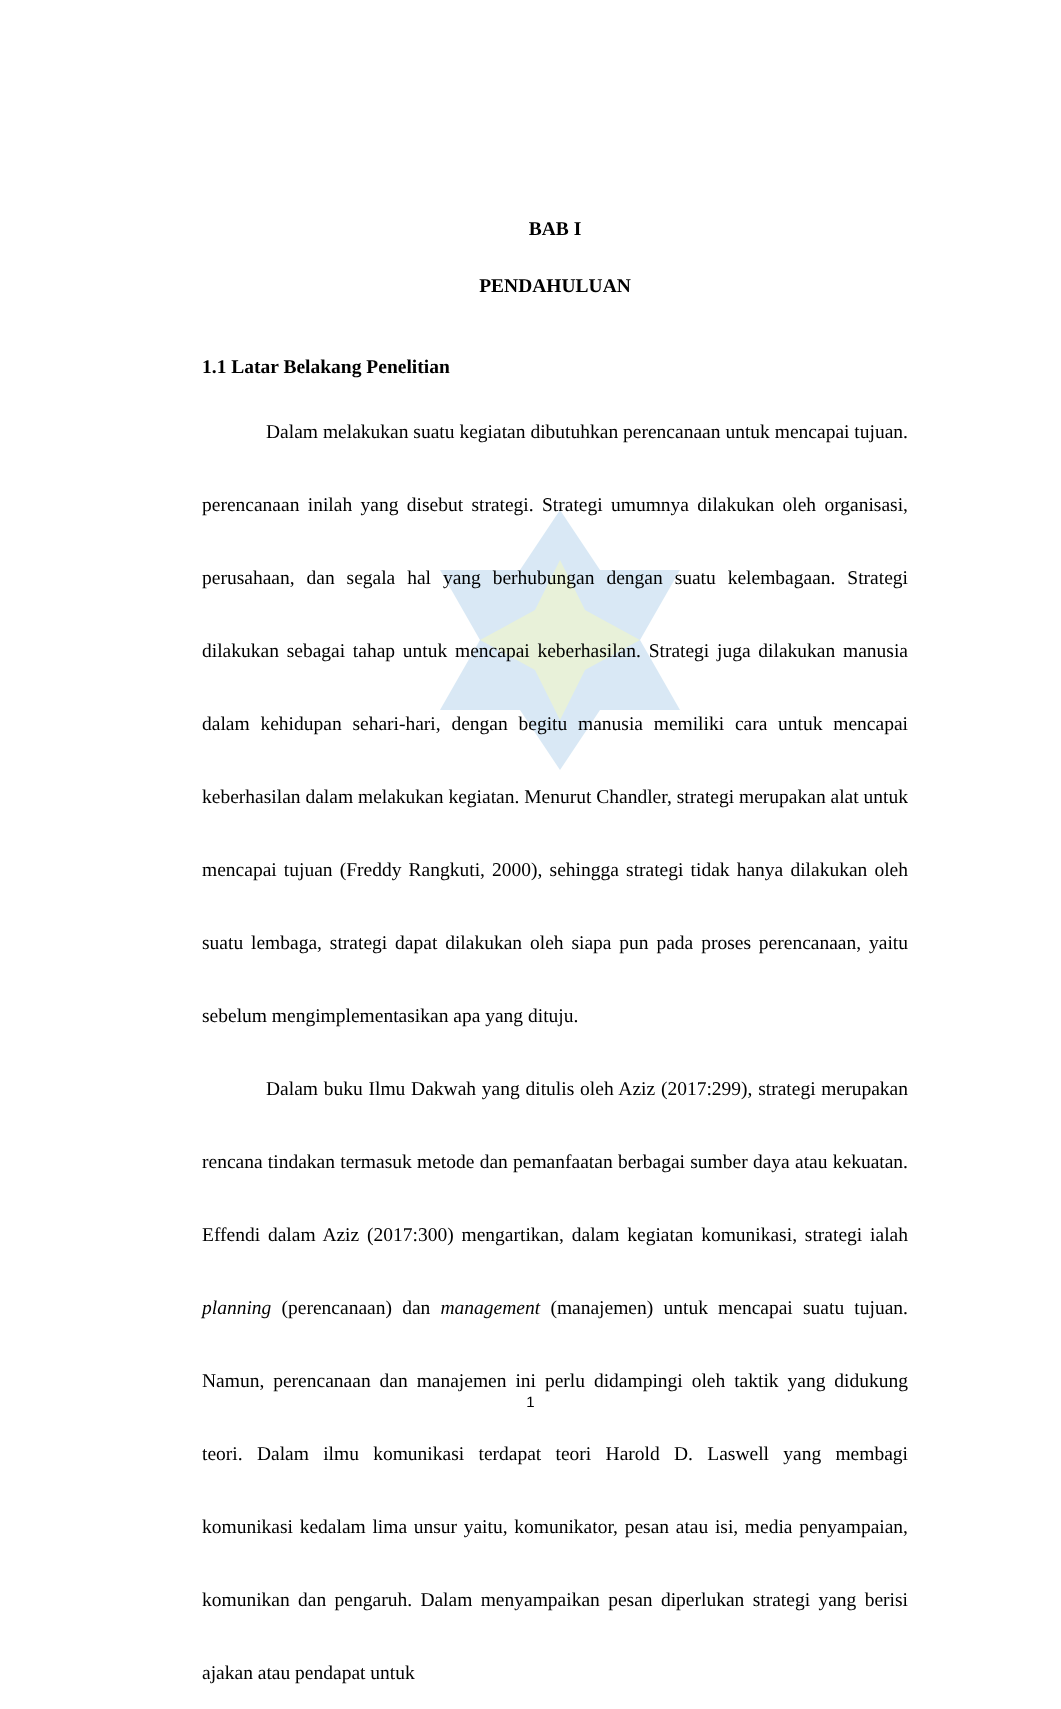BAB I
PENDAHULUAN
1.1 Latar Belakang Penelitian
Dalam melakukan suatu kegiatan dibutuhkan perencanaan untuk mencapai tujuan. perencanaan inilah yang disebut strategi. Strategi umumnya dilakukan oleh organisasi, perusahaan, dan segala hal yang berhubungan dengan suatu kelembagaan. Strategi dilakukan sebagai tahap untuk mencapai keberhasilan. Strategi juga dilakukan manusia dalam kehidupan sehari-hari, dengan begitu manusia memiliki cara untuk mencapai keberhasilan dalam melakukan kegiatan. Menurut Chandler, strategi merupakan alat untuk mencapai tujuan (Freddy Rangkuti, 2000), sehingga strategi tidak hanya dilakukan oleh suatu lembaga, strategi dapat dilakukan oleh siapa pun pada proses perencanaan, yaitu sebelum mengimplementasikan apa yang dituju.
Dalam buku Ilmu Dakwah yang ditulis oleh Aziz (2017:299), strategi merupakan rencana tindakan termasuk metode dan pemanfaatan berbagai sumber daya atau kekuatan. Effendi dalam Aziz (2017:300) mengartikan, dalam kegiatan komunikasi, strategi ialah planning (perencanaan) dan management (manajemen) untuk mencapai suatu tujuan. Namun, perencanaan dan manajemen ini perlu didampingi oleh taktik yang didukung teori. Dalam ilmu komunikasi terdapat teori Harold D. Laswell yang membagi komunikasi kedalam lima unsur yaitu, komunikator, pesan atau isi, media penyampaian, komunikan dan pengaruh. Dalam menyampaikan pesan diperlukan strategi yang berisi ajakan atau pendapat untuk
1